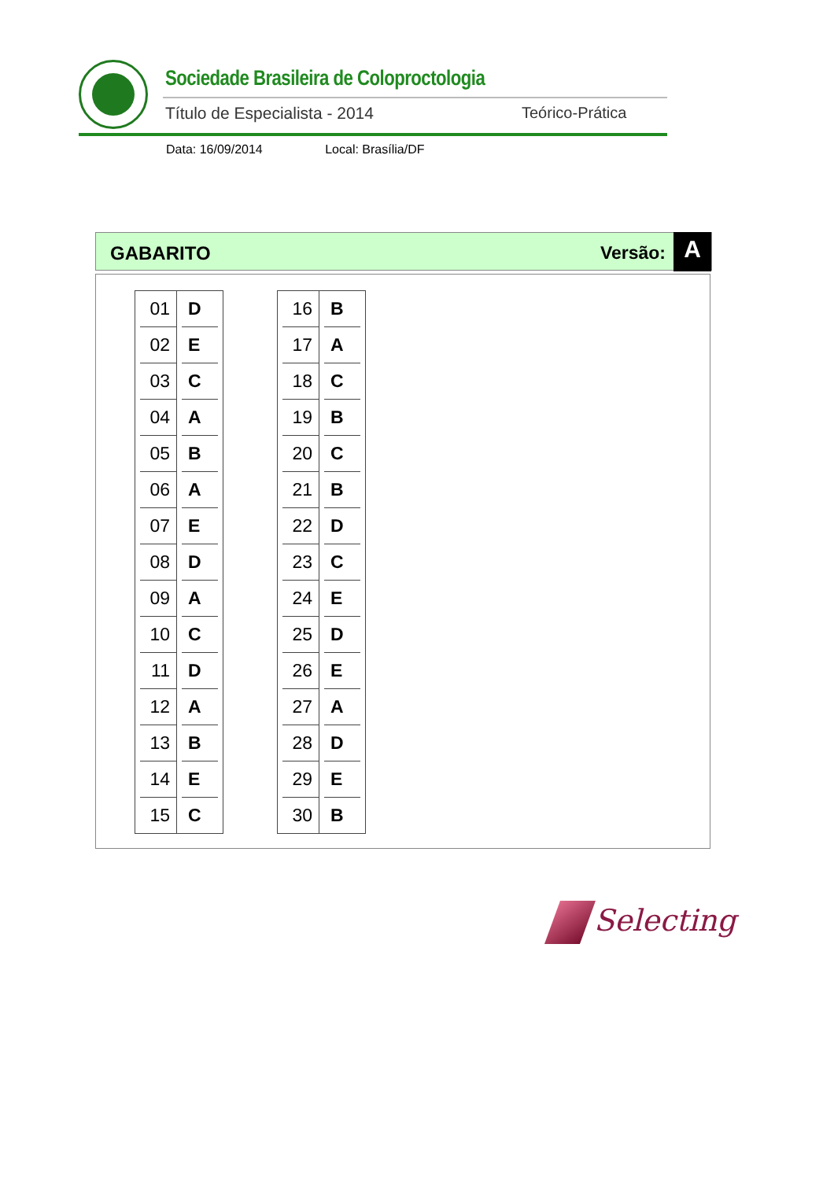Sociedade Brasileira de Coloproctologia
Título de Especialista - 2014 Teórico-Prática
Data: 16/09/2014 Local: Brasília/DF
GABARITO Versão: A
| 01 | D |
| 02 | E |
| 03 | C |
| 04 | A |
| 05 | B |
| 06 | A |
| 07 | E |
| 08 | D |
| 09 | A |
| 10 | C |
| 11 | D |
| 12 | A |
| 13 | B |
| 14 | E |
| 15 | C |
| 16 | B |
| 17 | A |
| 18 | C |
| 19 | B |
| 20 | C |
| 21 | B |
| 22 | D |
| 23 | C |
| 24 | E |
| 25 | D |
| 26 | E |
| 27 | A |
| 28 | D |
| 29 | E |
| 30 | B |
Selecting